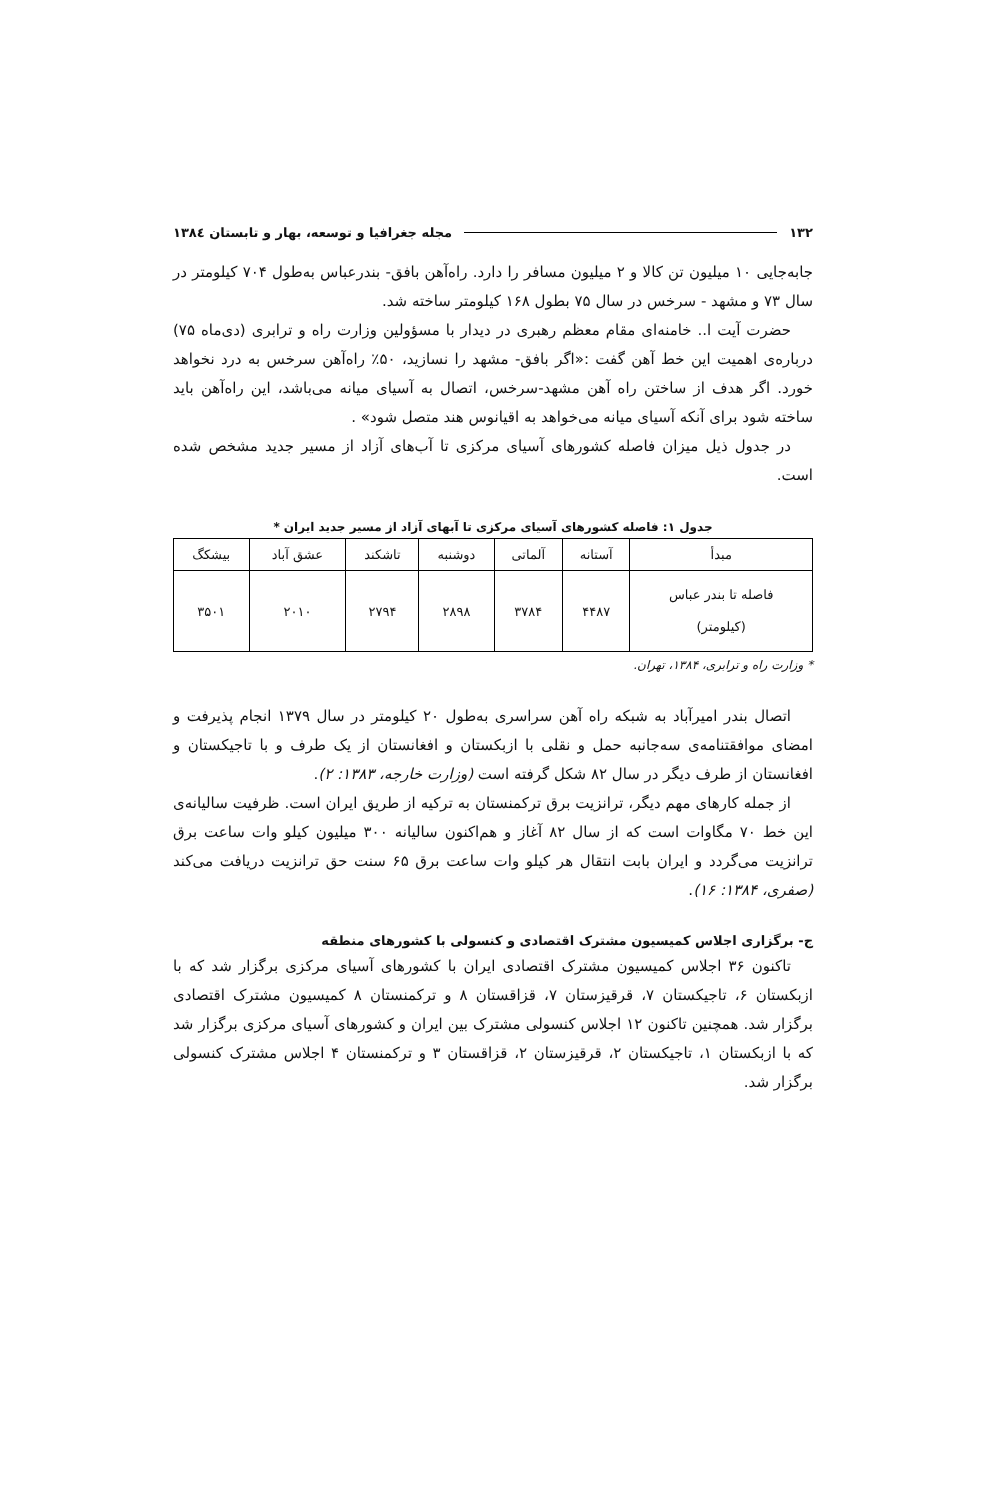۱۳۲ مجله جغرافیا و توسعه، بهار و تابستان ۱۳۸٤
جابه‌جایی ۱۰ میلیون تن کالا و ۲ میلیون مسافر را دارد. راه‌آهن بافق- بندرعباس به‌طول ۷۰۴ کیلومتر در سال ۷۳ و مشهد - سرخس در سال ۷۵ بطول ۱۶۸ کیلومتر ساخته شد.
حضرت آیت ا.. خامنه‌ای مقام معظم رهبری در دیدار با مسؤولین وزارت راه و ترابری (دی‌ماه ۷۵) درباره‌ی اهمیت این خط آهن گفت :«اگر بافق- مشهد را نسازید، ۵۰٪ راه‌آهن سرخس به درد نخواهد خورد. اگر هدف از ساختن راه آهن مشهد-سرخس، اتصال به آسیای میانه می‌باشد، این راه‌آهن باید ساخته شود برای آنکه آسیای میانه می‌خواهد به اقیانوس هند متصل شود» .
در جدول ذیل میزان فاصله کشورهای آسیای مرکزی تا آب‌های آزاد از مسیر جدید مشخص شده است.
جدول ۱: فاصله کشورهای آسیای مرکزی تا آبهای آزاد از مسیر جدید ایران *
| مبدأ | آستانه | آلماتی | دوشنبه | تاشکند | عشق آباد | بیشکگ |
| --- | --- | --- | --- | --- | --- | --- |
| فاصله تا بندر عباس (کیلومتر) | ۴۴۸۷ | ۳۷۸۴ | ۲۸۹۸ | ۲۷۹۴ | ۲۰۱۰ | ۳۵۰۱ |
* وزارت راه و ترابری، ۱۳۸۴، تهران.
اتصال بندر امیرآباد به شبکه راه آهن سراسری به‌طول ۲۰ کیلومتر در سال ۱۳۷۹ انجام پذیرفت و امضای موافقتنامه‌ی سه‌جانبه حمل و نقلی با ازبکستان و افغانستان از یک طرف و با تاجیکستان و افغانستان از طرف دیگر در سال ۸۲ شکل گرفته است (وزارت خارجه، ۱۳۸۳: ۲).
از جمله کارهای مهم دیگر، ترانزیت برق ترکمنستان به ترکیه از طریق ایران است. ظرفیت سالیانه‌ی این خط ۷۰ مگاوات است که از سال ۸۲ آغاز و هم‌اکنون سالیانه ۳۰۰ میلیون کیلو وات ساعت برق ترانزیت می‌گردد و ایران بابت انتقال هر کیلو وات ساعت برق ۶۵ سنت حق ترانزیت دریافت می‌کند (صفری، ۱۳۸۴: ۱۶).
ج- برگزاری اجلاس کمیسیون مشترک اقتصادی و کنسولی با کشورهای منطقه
تاکنون ۳۶ اجلاس کمیسیون مشترک اقتصادی ایران با کشورهای آسیای مرکزی برگزار شد که با ازبکستان ۶، تاجیکستان ۷، قرقیزستان ۷، قزاقستان ۸ و ترکمنستان ۸ کمیسیون مشترک اقتصادی برگزار شد. همچنین تاکنون ۱۲ اجلاس کنسولی مشترک بین ایران و کشورهای آسیای مرکزی برگزار شد که با ازبکستان ۱، تاجیکستان ۲، قرقیزستان ۲، قزاقستان ۳ و ترکمنستان ۴ اجلاس مشترک کنسولی برگزار شد.